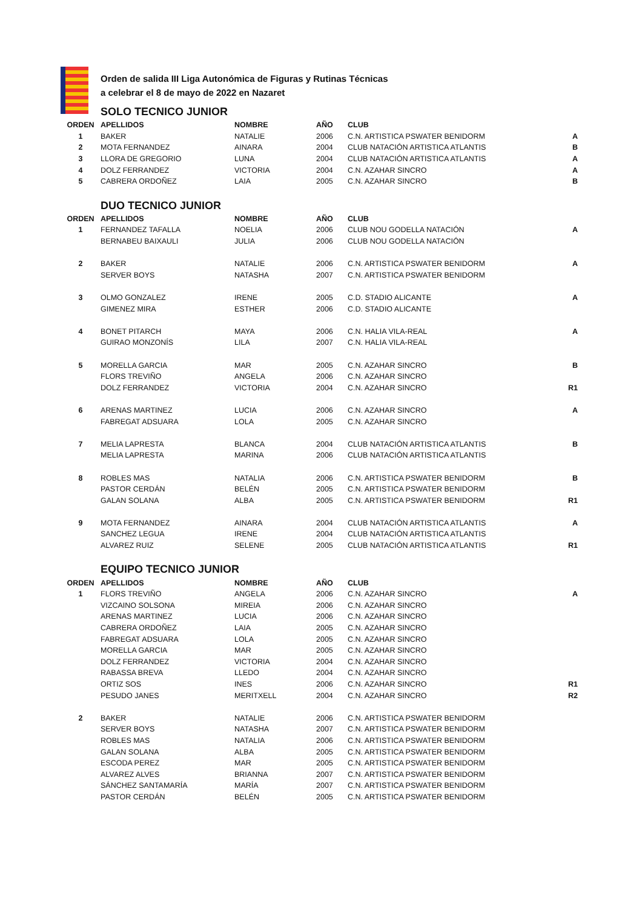Orden de salida III Liga Autonómica de Figuras y Rutinas Técnicas
a celebrar el 8 de mayo de 2022 en Nazaret
SOLO TECNICO JUNIOR
| ORDEN | APELLIDOS | NOMBRE | AÑO | CLUB | |
| --- | --- | --- | --- | --- | --- |
| 1 | BAKER | NATALIE | 2006 | C.N. ARTISTICA PSWATER BENIDORM | A |
| 2 | MOTA FERNANDEZ | AINARA | 2004 | CLUB NATACIÓN ARTISTICA ATLANTIS | B |
| 3 | LLORA DE GREGORIO | LUNA | 2004 | CLUB NATACIÓN ARTISTICA ATLANTIS | A |
| 4 | DOLZ FERRANDEZ | VICTORIA | 2004 | C.N. AZAHAR SINCRO | A |
| 5 | CABRERA ORDOÑEZ | LAIA | 2005 | C.N. AZAHAR SINCRO | B |
DUO TECNICO JUNIOR
| ORDEN | APELLIDOS | NOMBRE | AÑO | CLUB | |
| --- | --- | --- | --- | --- | --- |
| 1 | FERNANDEZ TAFALLA | NOELIA | 2006 | CLUB NOU GODELLA NATACIÓN | A |
| | BERNABEU BAIXAULI | JULIA | 2006 | CLUB NOU GODELLA NATACIÓN | |
| 2 | BAKER | NATALIE | 2006 | C.N. ARTISTICA PSWATER BENIDORM | A |
| | SERVER BOYS | NATASHA | 2007 | C.N. ARTISTICA PSWATER BENIDORM | |
| 3 | OLMO GONZALEZ | IRENE | 2005 | C.D. STADIO ALICANTE | A |
| | GIMENEZ MIRA | ESTHER | 2006 | C.D. STADIO ALICANTE | |
| 4 | BONET PITARCH | MAYA | 2006 | C.N. HALIA VILA-REAL | A |
| | GUIRAO MONZONÍS | LILA | 2007 | C.N. HALIA VILA-REAL | |
| 5 | MORELLA GARCIA | MAR | 2005 | C.N. AZAHAR SINCRO | B |
| | FLORS TREVIÑO | ANGELA | 2006 | C.N. AZAHAR SINCRO | |
| | DOLZ FERRANDEZ | VICTORIA | 2004 | C.N. AZAHAR SINCRO | R1 |
| 6 | ARENAS MARTINEZ | LUCIA | 2006 | C.N. AZAHAR SINCRO | A |
| | FABREGAT ADSUARA | LOLA | 2005 | C.N. AZAHAR SINCRO | |
| 7 | MELIA LAPRESTA | BLANCA | 2004 | CLUB NATACIÓN ARTISTICA ATLANTIS | B |
| | MELIA LAPRESTA | MARINA | 2006 | CLUB NATACIÓN ARTISTICA ATLANTIS | |
| 8 | ROBLES MAS | NATALIA | 2006 | C.N. ARTISTICA PSWATER BENIDORM | B |
| | PASTOR CERDÁN | BELÉN | 2005 | C.N. ARTISTICA PSWATER BENIDORM | |
| | GALAN SOLANA | ALBA | 2005 | C.N. ARTISTICA PSWATER BENIDORM | R1 |
| 9 | MOTA FERNANDEZ | AINARA | 2004 | CLUB NATACIÓN ARTISTICA ATLANTIS | A |
| | SANCHEZ LEGUA | IRENE | 2004 | CLUB NATACIÓN ARTISTICA ATLANTIS | |
| | ALVAREZ RUIZ | SELENE | 2005 | CLUB NATACIÓN ARTISTICA ATLANTIS | R1 |
EQUIPO TECNICO JUNIOR
| ORDEN | APELLIDOS | NOMBRE | AÑO | CLUB | |
| --- | --- | --- | --- | --- | --- |
| 1 | FLORS TREVIÑO | ANGELA | 2006 | C.N. AZAHAR SINCRO | A |
| | VIZCAINO SOLSONA | MIREIA | 2006 | C.N. AZAHAR SINCRO | |
| | ARENAS MARTINEZ | LUCIA | 2006 | C.N. AZAHAR SINCRO | |
| | CABRERA ORDOÑEZ | LAIA | 2005 | C.N. AZAHAR SINCRO | |
| | FABREGAT ADSUARA | LOLA | 2005 | C.N. AZAHAR SINCRO | |
| | MORELLA GARCIA | MAR | 2005 | C.N. AZAHAR SINCRO | |
| | DOLZ FERRANDEZ | VICTORIA | 2004 | C.N. AZAHAR SINCRO | |
| | RABASSA BREVA | LLEDO | 2004 | C.N. AZAHAR SINCRO | |
| | ORTIZ SOS | INES | 2006 | C.N. AZAHAR SINCRO | R1 |
| | PESUDO JANES | MERITXELL | 2004 | C.N. AZAHAR SINCRO | R2 |
| 2 | BAKER | NATALIE | 2006 | C.N. ARTISTICA PSWATER BENIDORM | |
| | SERVER BOYS | NATASHA | 2007 | C.N. ARTISTICA PSWATER BENIDORM | |
| | ROBLES MAS | NATALIA | 2006 | C.N. ARTISTICA PSWATER BENIDORM | |
| | GALAN SOLANA | ALBA | 2005 | C.N. ARTISTICA PSWATER BENIDORM | |
| | ESCODA PEREZ | MAR | 2005 | C.N. ARTISTICA PSWATER BENIDORM | |
| | ALVAREZ ALVES | BRIANNA | 2007 | C.N. ARTISTICA PSWATER BENIDORM | |
| | SÁNCHEZ SANTAMARÍA | MARÍA | 2007 | C.N. ARTISTICA PSWATER BENIDORM | |
| | PASTOR CERDÁN | BELÉN | 2005 | C.N. ARTISTICA PSWATER BENIDORM | |